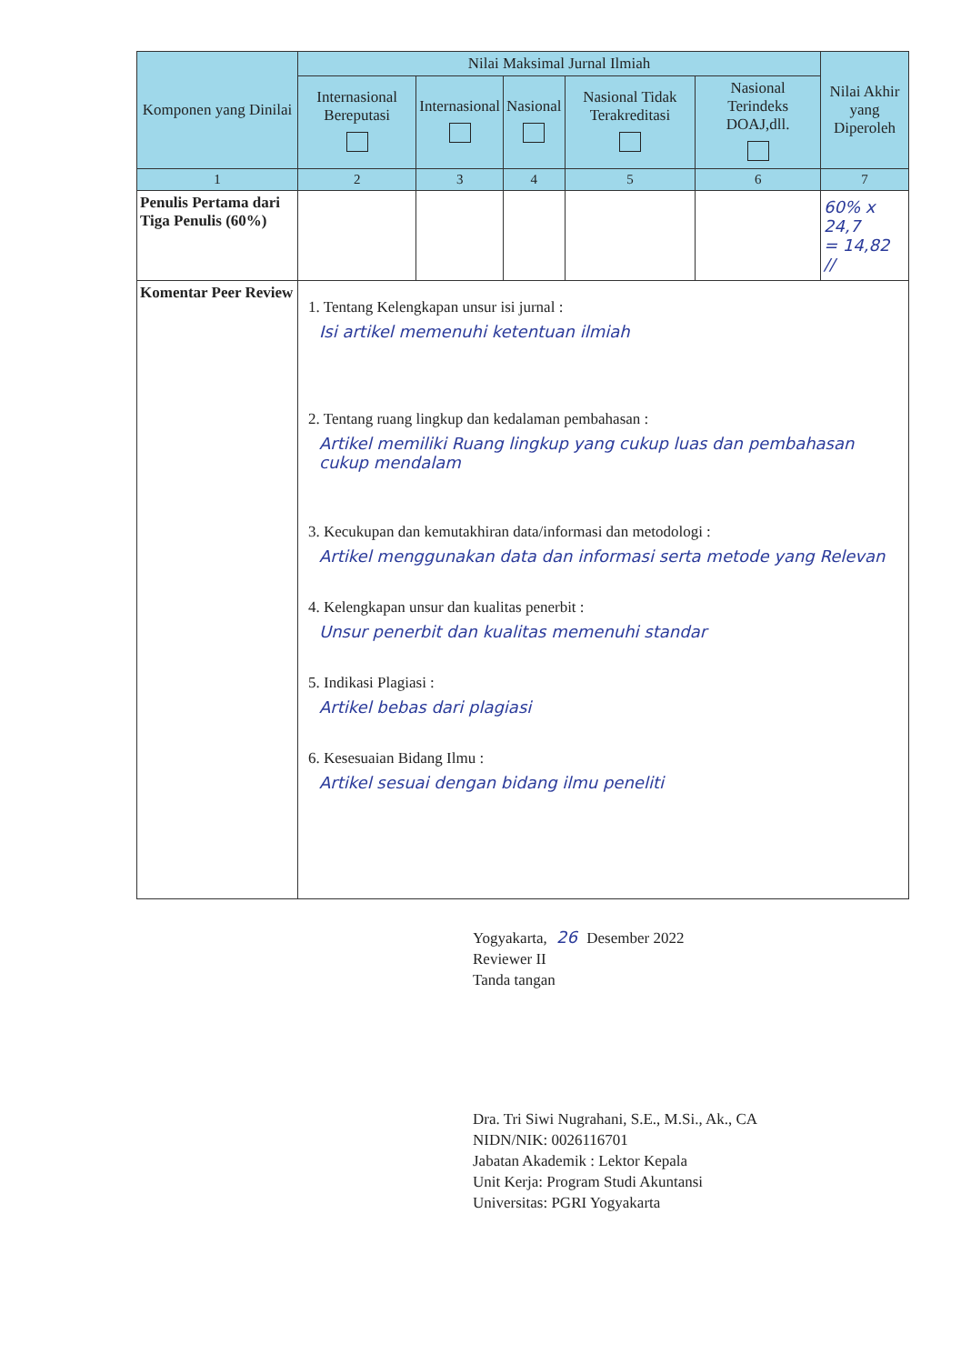| Komponen yang Dinilai | Nilai Maksimal Jurnal Ilmiah | | | | | Nilai Akhir yang Diperoleh |
| --- | --- | --- | --- | --- | --- | --- |
| | Internasional Bereputasi | Internasional | Nasional | Nasional Tidak Terakreditasi | Nasional Terindeks DOAJ,dll. | |
| 1 | 2 | 3 | 4 | 5 | 6 | 7 |
| Penulis Pertama dari Tiga Penulis (60%) | | | | | | 60% x 24,7 = 14,82 // |
| Komentar Peer Review | 1. Tentang Kelengkapan unsur isi jurnal : Isi artikel memenuhi ketentuan ilmiah 2. Tentang ruang lingkup dan kedalaman pembahasan : Artikel memiliki Ruang lingkup yang cukup luas dan pembahasan cukup mendalam 3. Kecukupan dan kemutakhiran data/informasi dan metodologi : Artikel menggunakan data dan informasi serta metode yang Relevan 4. Kelengkapan unsur dan kualitas penerbit : Unsur penerbit dan kualitas memenuhi standar 5. Indikasi Plagiasi : Artikel bebas dari plagiasi 6. Kesesuaian Bidang Ilmu : Artikel sesuai dengan bidang ilmu peneliti | | | | | |
Yogyakarta, 26 Desember 2022
Reviewer II
Tanda tangan
Dra. Tri Siwi Nugrahani, S.E., M.Si., Ak., CA
NIDN/NIK: 0026116701
Jabatan Akademik : Lektor Kepala
Unit Kerja: Program Studi Akuntansi
Universitas: PGRI Yogyakarta